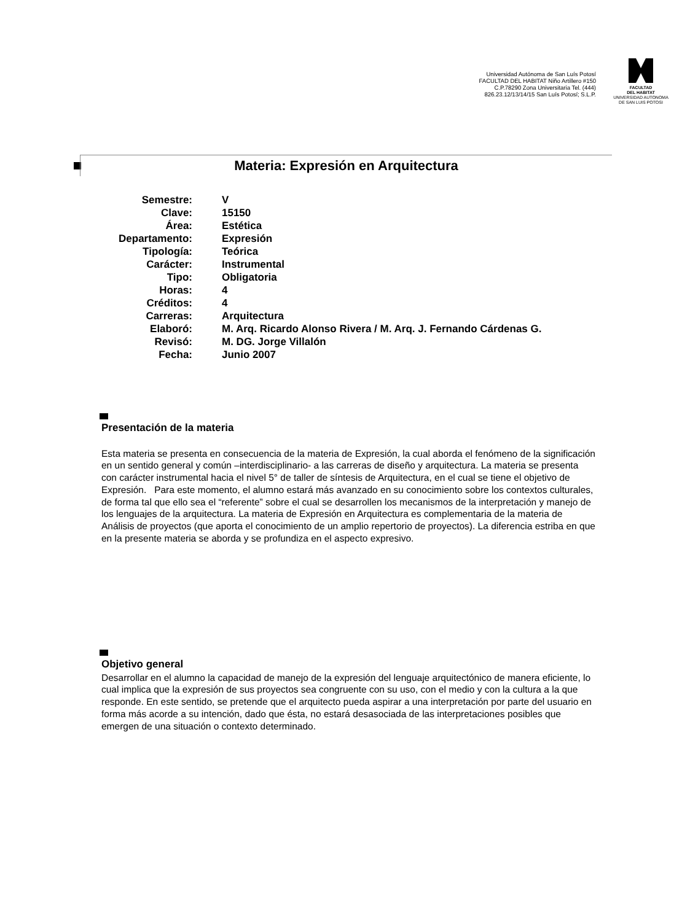Universidad Autónoma de San Luís Potosí FACULTAD DEL HABITAT Niño Artillero #150 C.P.78290 Zona Universitaria Tel. (444) 826.23.12/13/14/15 San Luís Potosí; S.L.P.
FACULTAD
DEL HABITAT
UNIVERSIDAD AUTONOMA
DE SAN LUIS POTOSI
Materia: Expresión en Arquitectura
| Semestre: | V |
| Clave: | 15150 |
| Área: | Estética |
| Departamento: | Expresión |
| Tipología: | Teórica |
| Carácter: | Instrumental |
| Tipo: | Obligatoria |
| Horas: | 4 |
| Créditos: | 4 |
| Carreras: | Arquitectura |
| Elaboró: | M. Arq. Ricardo Alonso Rivera / M. Arq. J. Fernando Cárdenas G. |
| Revisó: | M. DG. Jorge Villalón |
| Fecha: | Junio 2007 |
Presentación de la materia
Esta materia se presenta en consecuencia de la materia de Expresión, la cual aborda el fenómeno de la significación en un sentido general y común –interdisciplinario- a las carreras de diseño y arquitectura. La materia se presenta con carácter instrumental hacia el nivel 5° de taller de síntesis de Arquitectura, en el cual se tiene el objetivo de Expresión. Para este momento, el alumno estará más avanzado en su conocimiento sobre los contextos culturales, de forma tal que ello sea el “referente” sobre el cual se desarrollen los mecanismos de la interpretación y manejo de los lenguajes de la arquitectura. La materia de Expresión en Arquitectura es complementaria de la materia de Análisis de proyectos (que aporta el conocimiento de un amplio repertorio de proyectos). La diferencia estriba en que en la presente materia se aborda y se profundiza en el aspecto expresivo.
Objetivo general
Desarrollar en el alumno la capacidad de manejo de la expresión del lenguaje arquitectónico de manera eficiente, lo cual implica que la expresión de sus proyectos sea congruente con su uso, con el medio y con la cultura a la que responde. En este sentido, se pretende que el arquitecto pueda aspirar a una interpretación por parte del usuario en forma más acorde a su intención, dado que ésta, no estará desasociada de las interpretaciones posibles que emergen de una situación o contexto determinado.